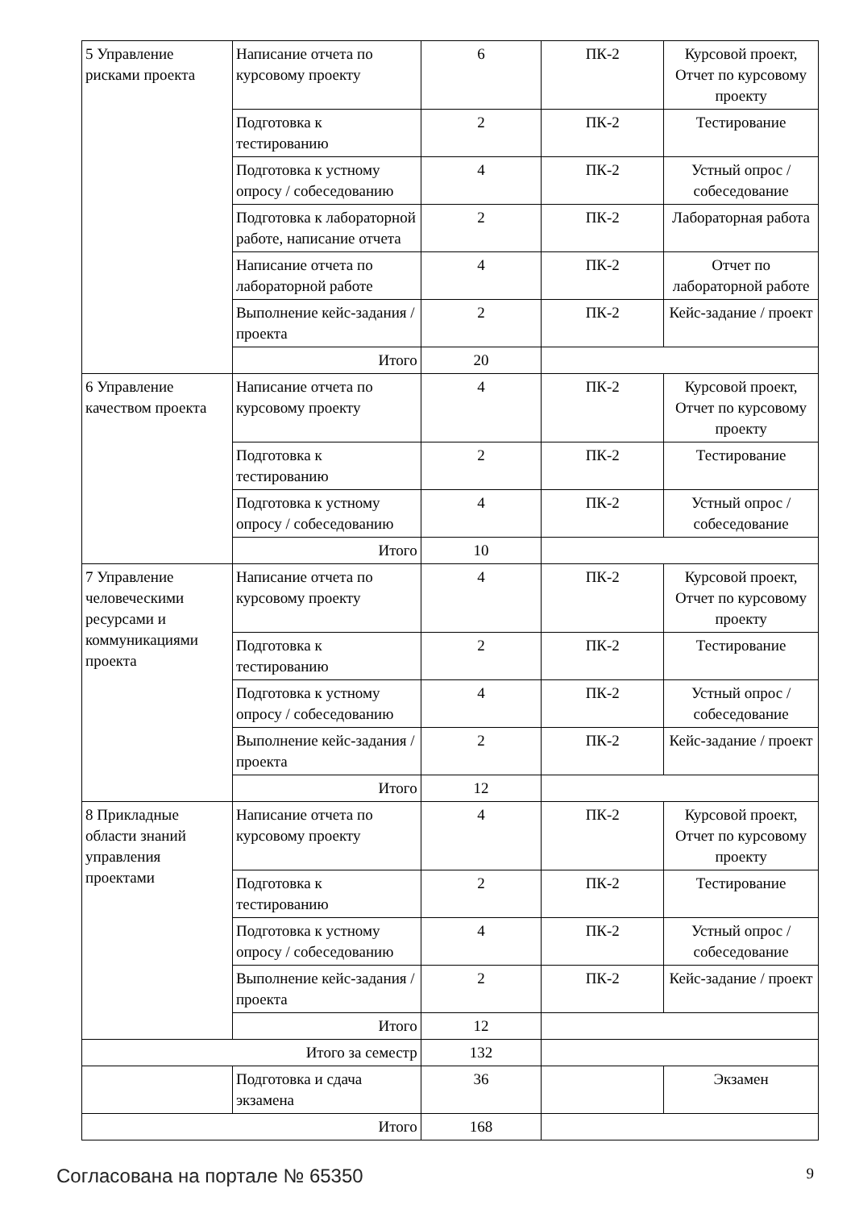| 5 Управление рисками проекта | Написание отчета по курсовому проекту | 6 | ПК-2 | Курсовой проект, Отчет по курсовому проекту |
| | Подготовка к тестированию | 2 | ПК-2 | Тестирование |
| | Подготовка к устному опросу / собеседованию | 4 | ПК-2 | Устный опрос / собеседование |
| | Подготовка к лабораторной работе, написание отчета | 2 | ПК-2 | Лабораторная работа |
| | Написание отчета по лабораторной работе | 4 | ПК-2 | Отчет по лабораторной работе |
| | Выполнение кейс-задания / проекта | 2 | ПК-2 | Кейс-задание / проект |
| | Итого | 20 | | |
| 6 Управление качеством проекта | Написание отчета по курсовому проекту | 4 | ПК-2 | Курсовой проект, Отчет по курсовому проекту |
| | Подготовка к тестированию | 2 | ПК-2 | Тестирование |
| | Подготовка к устному опросу / собеседованию | 4 | ПК-2 | Устный опрос / собеседование |
| | Итого | 10 | | |
| 7 Управление человеческими ресурсами и коммуникациями проекта | Написание отчета по курсовому проекту | 4 | ПК-2 | Курсовой проект, Отчет по курсовому проекту |
| | Подготовка к тестированию | 2 | ПК-2 | Тестирование |
| | Подготовка к устному опросу / собеседованию | 4 | ПК-2 | Устный опрос / собеседование |
| | Выполнение кейс-задания / проекта | 2 | ПК-2 | Кейс-задание / проект |
| | Итого | 12 | | |
| 8 Прикладные области знаний управления проектами | Написание отчета по курсовому проекту | 4 | ПК-2 | Курсовой проект, Отчет по курсовому проекту |
| | Подготовка к тестированию | 2 | ПК-2 | Тестирование |
| | Подготовка к устному опросу / собеседованию | 4 | ПК-2 | Устный опрос / собеседование |
| | Выполнение кейс-задания / проекта | 2 | ПК-2 | Кейс-задание / проект |
| | Итого | 12 | | |
| Итого за семестр | | 132 | | |
| | Подготовка и сдача экзамена | 36 | | Экзамен |
| Итого | | 168 | | |
Согласована на портале № 65350 9